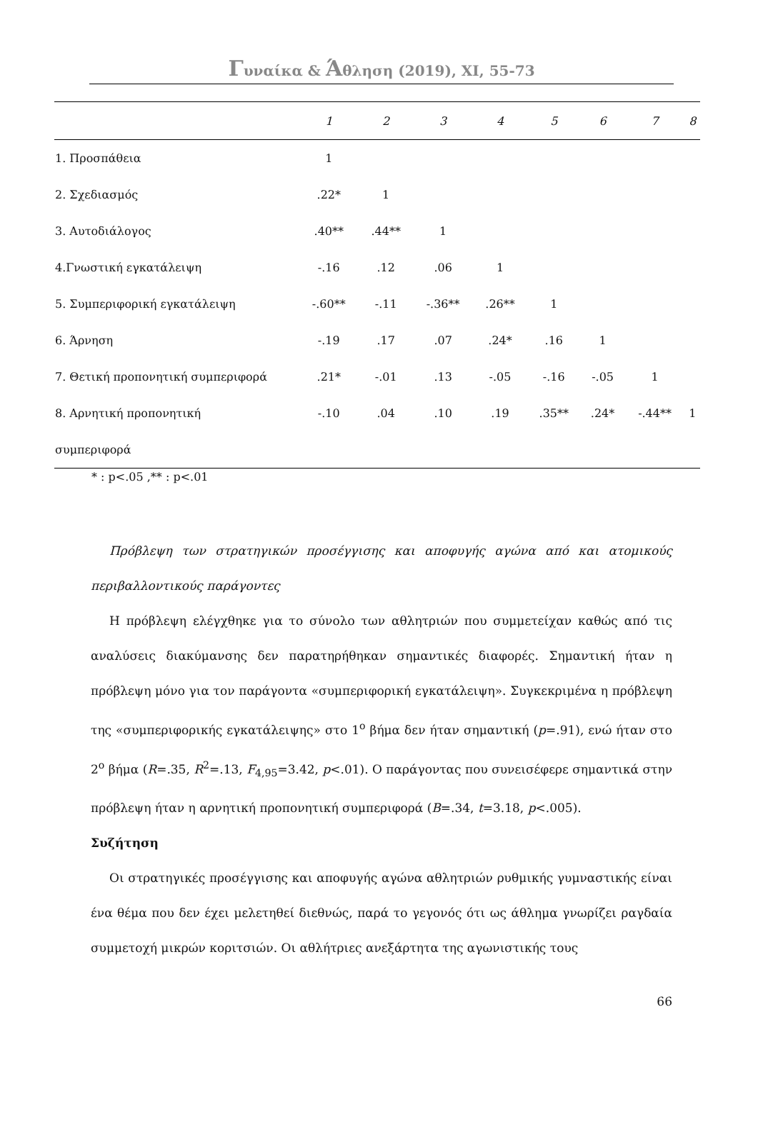Γυναίκα & Άθληση (2019), XI, 55-73
| | 1 | 2 | 3 | 4 | 5 | 6 | 7 | 8 |
| --- | --- | --- | --- | --- | --- | --- | --- | --- |
| 1. Προσπάθεια | 1 | | | | | | | |
| 2. Σχεδιασμός | .22* | 1 | | | | | | |
| 3. Αυτοδιάλογος | .40** | .44** | 1 | | | | | |
| 4.Γνωστική εγκατάλειψη | -.16 | .12 | .06 | 1 | | | | |
| 5. Συμπεριφορική εγκατάλειψη | -.60** | -.11 | -.36** | .26** | 1 | | | |
| 6. Άρνηση | -.19 | .17 | .07 | .24* | .16 | 1 | | |
| 7. Θετική προπονητική συμπεριφορά | .21* | -.01 | .13 | -.05 | -.16 | -.05 | 1 | |
| 8. Αρνητική προπονητική | -.10 | .04 | .10 | .19 | .35** | .24* | -.44** | 1 |
| συμπεριφορά | | | | | | | | |
* : p<.05 ,** : p<.01
Πρόβλεψη των στρατηγικών προσέγγισης και αποφυγής αγώνα από και ατομικούς περιβαλλοντικούς παράγοντες
Η πρόβλεψη ελέγχθηκε για το σύνολο των αθλητριών που συμμετείχαν καθώς από τις αναλύσεις διακύμανσης δεν παρατηρήθηκαν σημαντικές διαφορές. Σημαντική ήταν η πρόβλεψη μόνο για τον παράγοντα «συμπεριφορική εγκατάλειψη». Συγκεκριμένα η πρόβλεψη της «συμπεριφορικής εγκατάλειψης» στο 1<sup>ο</sup> βήμα δεν ήταν σημαντική (p=.91), ενώ ήταν στο 2<sup>ο</sup> βήμα (R=.35, R<sup>2</sup>=.13, F<sub>4,95</sub>=3.42, p<.01). Ο παράγοντας που συνεισέφερε σημαντικά στην πρόβλεψη ήταν η αρνητική προπονητική συμπεριφορά (B=.34, t=3.18, p<.005).
Συζήτηση
Οι στρατηγικές προσέγγισης και αποφυγής αγώνα αθλητριών ρυθμικής γυμναστικής είναι ένα θέμα που δεν έχει μελετηθεί διεθνώς, παρά το γεγονός ότι ως άθλημα γνωρίζει ραγδαία συμμετοχή μικρών κοριτσιών. Οι αθλήτριες ανεξάρτητα της αγωνιστικής τους
66